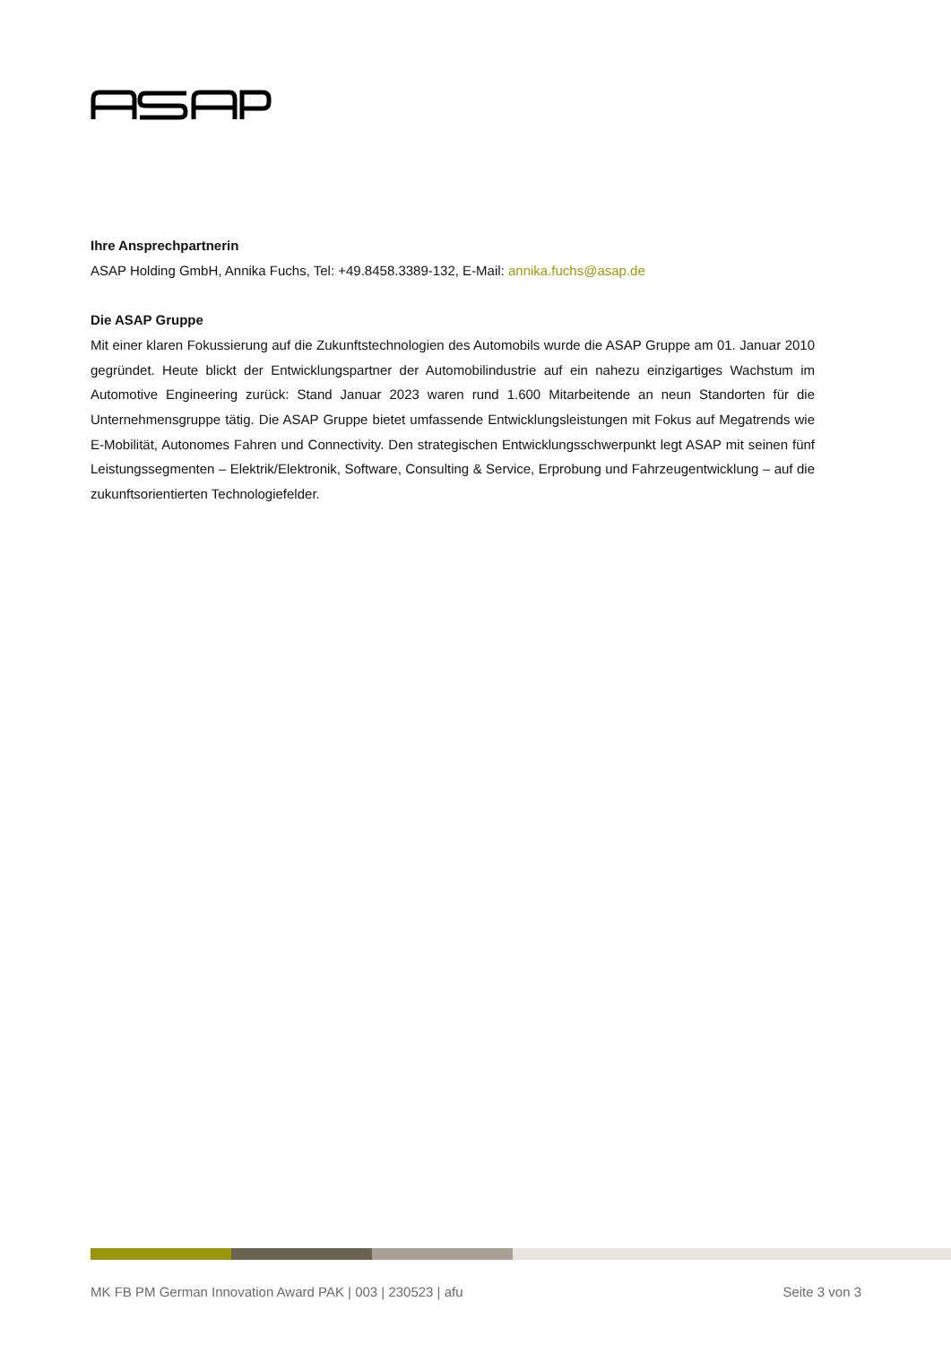Ihre Ansprechpartnerin
ASAP Holding GmbH, Annika Fuchs, Tel: +49.8458.3389-132, E-Mail: annika.fuchs@asap.de
Die ASAP Gruppe
Mit einer klaren Fokussierung auf die Zukunftstechnologien des Automobils wurde die ASAP Gruppe am 01. Januar 2010 gegründet. Heute blickt der Entwicklungspartner der Automobilindustrie auf ein nahezu einzigartiges Wachs­tum im Automotive Engineering zurück: Stand Januar 2023 waren rund 1.600 Mitarbeitende an neun Standorten für die Unternehmensgruppe tätig. Die ASAP Gruppe bietet umfassende Entwicklungsleistungen mit Fokus auf Megatrends wie E-Mobilität, Autonomes Fahren und Connectivity. Den strategischen Entwicklungsschwerpunkt legt ASAP mit seinen fünf Leistungssegmenten – Elektrik/Elektronik, Software, Consulting & Service, Erprobung und Fahrzeugentwicklung – auf die zukunftsorientierten Technologiefelder.
MK FB PM German Innovation Award PAK | 003 | 230523 | afu Seite 3 von 3